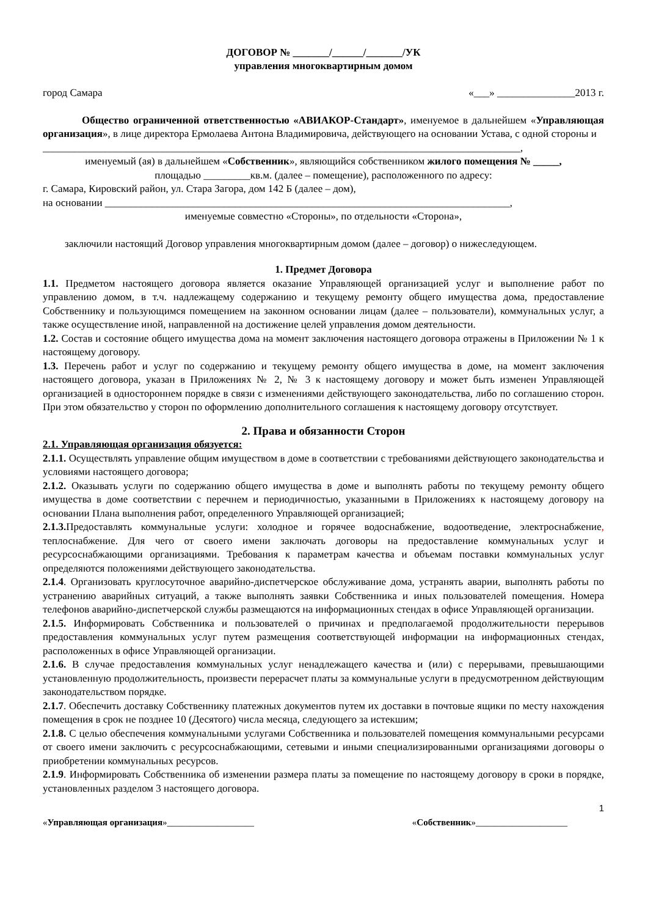ДОГОВОР № _______/______/_______/УК
управления многоквартирным домом
город Самара «___» _______________2013 г.
Общество ограниченной ответственностью «АВИАКОР-Стандарт», именуемое в дальнейшем «Управляющая организация», в лице директора Ермолаева Антона Владимировича, действующего на основании Устава, с одной стороны и
____________________________________________________________________________________________,
именуемый (ая) в дальнейшем «Собственник», являющийся собственником жилого помещения № _____,
площадью _________кв.м. (далее – помещение), расположенного по адресу:
г. Самара, Кировский район, ул. Стара Загора, дом 142 Б (далее – дом),
на основании ______________________________________________________________________________,
именуемые совместно «Стороны», по отдельности «Сторона»,
заключили настоящий Договор управления многоквартирным домом (далее – договор) о нижеследующем.
1. Предмет Договора
1.1. Предметом настоящего договора является оказание Управляющей организацией услуг и выполнение работ по управлению домом, в т.ч. надлежащему содержанию и текущему ремонту общего имущества дома, предоставление Собственнику и пользующимся помещением на законном основании лицам (далее – пользователи), коммунальных услуг, а также осуществление иной, направленной на достижение целей управления домом деятельности.
1.2. Состав и состояние общего имущества дома на момент заключения настоящего договора отражены в Приложении № 1 к настоящему договору.
1.3. Перечень работ и услуг по содержанию и текущему ремонту общего имущества в доме, на момент заключения настоящего договора, указан в Приложениях № 2, № 3 к настоящему договору и может быть изменен Управляющей организацией в одностороннем порядке в связи с изменениями действующего законодательства, либо по соглашению сторон. При этом обязательство у сторон по оформлению дополнительного соглашения к настоящему договору отсутствует.
2. Права и обязанности Сторон
2.1. Управляющая организация обязуется:
2.1.1. Осуществлять управление общим имуществом в доме в соответствии с требованиями действующего законодательства и условиями настоящего договора;
2.1.2. Оказывать услуги по содержанию общего имущества в доме и выполнять работы по текущему ремонту общего имущества в доме соответствии с перечнем и периодичностью, указанными в Приложениях к настоящему договору на основании Плана выполнения работ, определенного Управляющей организацией;
2.1.3. Предоставлять коммунальные услуги: холодное и горячее водоснабжение, водоотведение, электроснабжение, теплоснабжение. Для чего от своего имени заключать договоры на предоставление коммунальных услуг и ресурсоснабжающими организациями. Требования к параметрам качества и объемам поставки коммунальных услуг определяются положениями действующего законодательства.
2.1.4. Организовать круглосуточное аварийно-диспетчерское обслуживание дома, устранять аварии, выполнять работы по устранению аварийных ситуаций, а также выполнять заявки Собственника и иных пользователей помещения. Номера телефонов аварийно-диспетчерской службы размещаются на информационных стендах в офисе Управляющей организации.
2.1.5. Информировать Собственника и пользователей о причинах и предполагаемой продолжительности перерывов предоставления коммунальных услуг путем размещения соответствующей информации на информационных стендах, расположенных в офисе Управляющей организации.
2.1.6. В случае предоставления коммунальных услуг ненадлежащего качества и (или) с перерывами, превышающими установленную продолжительность, произвести перерасчет платы за коммунальные услуги в предусмотренном действующим законодательством порядке.
2.1.7. Обеспечить доставку Собственнику платежных документов путем их доставки в почтовые ящики по месту нахождения помещения в срок не позднее 10 (Десятого) числа месяца, следующего за истекшим;
2.1.8. С целью обеспечения коммунальными услугами Собственника и пользователей помещения коммунальными ресурсами от своего имени заключить с ресурсоснабжающими, сетевыми и иными специализированными организациями договоры о приобретении коммунальных ресурсов.
2.1.9. Информировать Собственника об изменении размера платы за помещение по настоящему договору в сроки в порядке, установленных разделом 3 настоящего договора.
1
«Управляющая организация»___________________ «Собственник»____________________